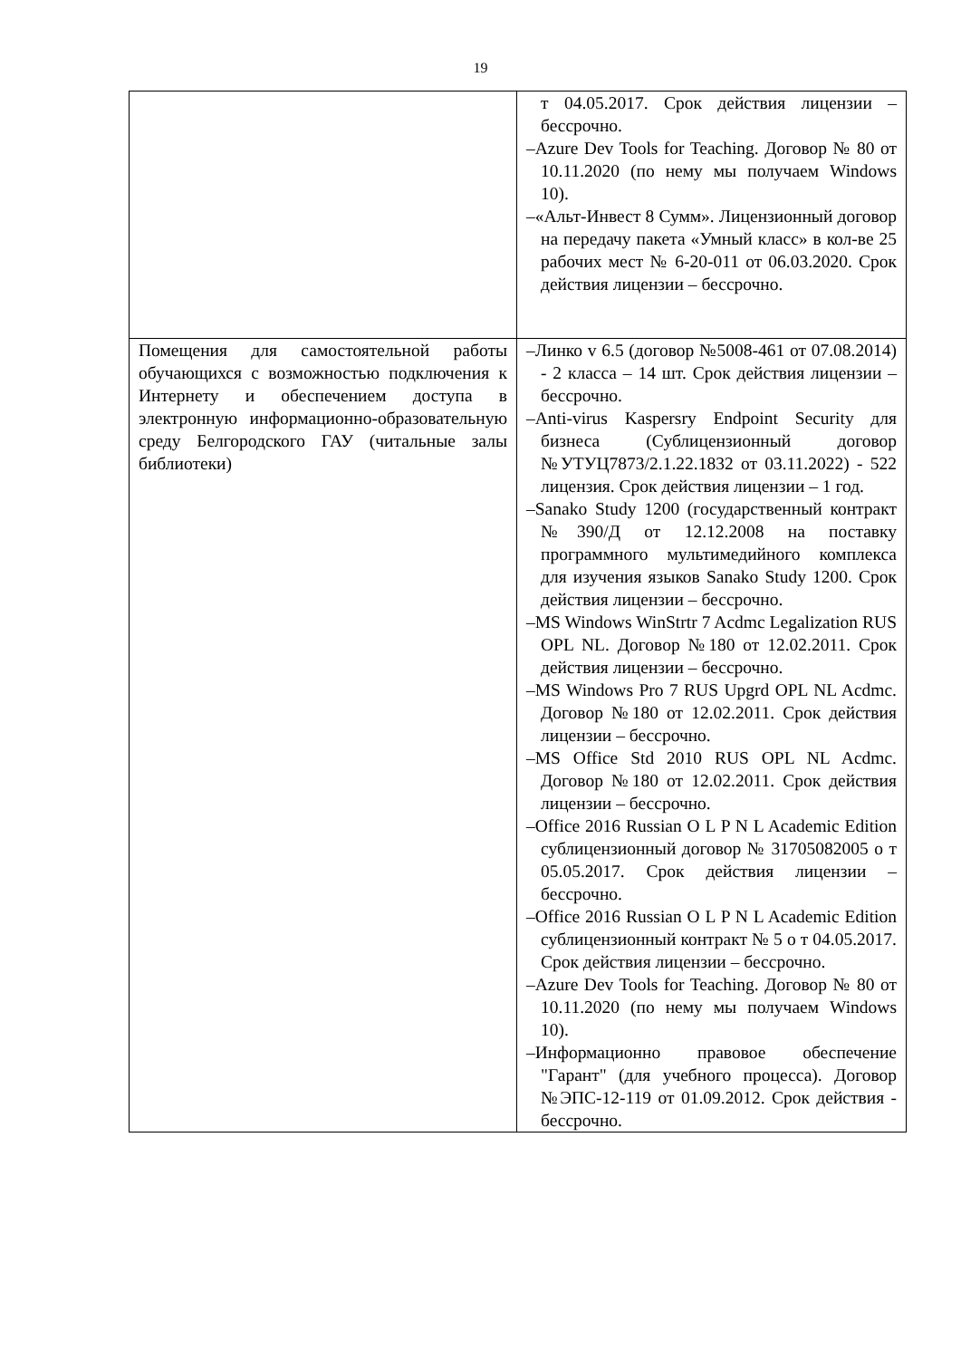19
| | т 04.05.2017. Срок действия лицензии – бессрочно. –Azure Dev Tools for Teaching. Договор № 80 от 10.11.2020 (по нему мы получаем Windows 10). –«Альт-Инвест 8 Сумм». Лицензионный договор на передачу пакета «Умный класс» в кол-ве 25 рабочих мест № 6-20-011 от 06.03.2020. Срок действия лицензии – бессрочно. |
| Помещения для самостоятельной работы обучающихся с возможностью подключения к Интернету и обеспечением доступа в электронную информационно-образовательную среду Белгородского ГАУ (читальные залы библиотеки) | –Линко v 6.5 (договор №5008-461 от 07.08.2014) - 2 класса – 14 шт. Срок действия лицензии – бессрочно. –Anti-virus Kaspersry Endpoint Security для бизнеса (Сублицензионный договор №УТУЦ7873/2.1.22.1832 от 03.11.2022) - 522 лицензия. Срок действия лицензии – 1 год. –Sanako Study 1200 (государственный контракт №390/Д от 12.12.2008 на поставку программного мультимедийного комплекса для изучения языков Sanako Study 1200. Срок действия лицензии – бессрочно. –MS Windows WinStrtr 7 Acdmc Legalization RUS OPL NL. Договор №180 от 12.02.2011. Срок действия лицензии – бессрочно. –MS Windows Pro 7 RUS Upgrd OPL NL Acdmc. Договор №180 от 12.02.2011. Срок действия лицензии – бессрочно. –MS Office Std 2010 RUS OPL NL Acdmc. Договор №180 от 12.02.2011. Срок действия лицензии – бессрочно. –Office 2016 Russian O L P N L Academic Edition сублицензионный договор № 31705082005 о т 05.05.2017. Срок действия лицензии – бессрочно. –Office 2016 Russian O L P N L Academic Edition сублицензионный контракт № 5 о т 04.05.2017. Срок действия лицензии – бессрочно. –Azure Dev Tools for Teaching. Договор № 80 от 10.11.2020 (по нему мы получаем Windows 10). –Информационно правовое обеспечение "Гарант" (для учебного процесса). Договор №ЭПС-12-119 от 01.09.2012. Срок действия - бессрочно. |